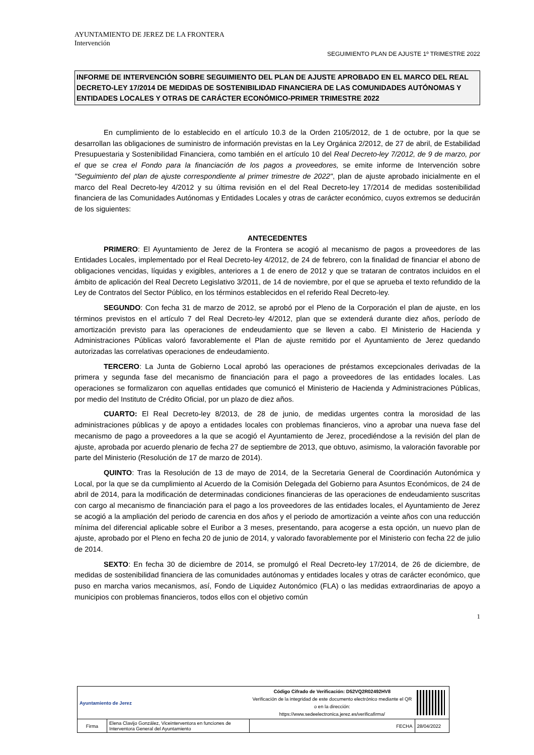AYUNTAMIENTO DE JEREZ DE LA FRONTERA
Intervención
SEGUIMIENTO PLAN DE AJUSTE 1º TRIMESTRE 2022
INFORME DE INTERVENCIÓN SOBRE SEGUIMIENTO DEL PLAN DE AJUSTE APROBADO EN EL MARCO DEL REAL DECRETO-LEY 17/2014 DE MEDIDAS DE SOSTENIBILIDAD FINANCIERA DE LAS COMUNIDADES AUTÓNOMAS Y ENTIDADES LOCALES Y OTRAS DE CARÁCTER ECONÓMICO-PRIMER TRIMESTRE 2022
En cumplimiento de lo establecido en el artículo 10.3 de la Orden 2105/2012, de 1 de octubre, por la que se desarrollan las obligaciones de suministro de información previstas en la Ley Orgánica 2/2012, de 27 de abril, de Estabilidad Presupuestaria y Sostenibilidad Financiera, como también en el artículo 10 del Real Decreto-ley 7/2012, de 9 de marzo, por el que se crea el Fondo para la financiación de los pagos a proveedores, se emite informe de Intervención sobre "Seguimiento del plan de ajuste correspondiente al primer trimestre de 2022", plan de ajuste aprobado inicialmente en el marco del Real Decreto-ley 4/2012 y su última revisión en el del Real Decreto-ley 17/2014 de medidas sostenibilidad financiera de las Comunidades Autónomas y Entidades Locales y otras de carácter económico, cuyos extremos se deducirán de los siguientes:
ANTECEDENTES
PRIMERO: El Ayuntamiento de Jerez de la Frontera se acogió al mecanismo de pagos a proveedores de las Entidades Locales, implementado por el Real Decreto-ley 4/2012, de 24 de febrero, con la finalidad de financiar el abono de obligaciones vencidas, líquidas y exigibles, anteriores a 1 de enero de 2012 y que se trataran de contratos incluidos en el ámbito de aplicación del Real Decreto Legislativo 3/2011, de 14 de noviembre, por el que se aprueba el texto refundido de la Ley de Contratos del Sector Público, en los términos establecidos en el referido Real Decreto-ley.
SEGUNDO: Con fecha 31 de marzo de 2012, se aprobó por el Pleno de la Corporación el plan de ajuste, en los términos previstos en el artículo 7 del Real Decreto-ley 4/2012, plan que se extenderá durante diez años, período de amortización previsto para las operaciones de endeudamiento que se lleven a cabo. El Ministerio de Hacienda y Administraciones Públicas valoró favorablemente el Plan de ajuste remitido por el Ayuntamiento de Jerez quedando autorizadas las correlativas operaciones de endeudamiento.
TERCERO: La Junta de Gobierno Local aprobó las operaciones de préstamos excepcionales derivadas de la primera y segunda fase del mecanismo de financiación para el pago a proveedores de las entidades locales. Las operaciones se formalizaron con aquellas entidades que comunicó el Ministerio de Hacienda y Administraciones Públicas, por medio del Instituto de Crédito Oficial, por un plazo de diez años.
CUARTO: El Real Decreto-ley 8/2013, de 28 de junio, de medidas urgentes contra la morosidad de las administraciones públicas y de apoyo a entidades locales con problemas financieros, vino a aprobar una nueva fase del mecanismo de pago a proveedores a la que se acogió el Ayuntamiento de Jerez, procediéndose a la revisión del plan de ajuste, aprobada por acuerdo plenario de fecha 27 de septiembre de 2013, que obtuvo, asimismo, la valoración favorable por parte del Ministerio (Resolución de 17 de marzo de 2014).
QUINTO: Tras la Resolución de 13 de mayo de 2014, de la Secretaria General de Coordinación Autonómica y Local, por la que se da cumplimiento al Acuerdo de la Comisión Delegada del Gobierno para Asuntos Económicos, de 24 de abril de 2014, para la modificación de determinadas condiciones financieras de las operaciones de endeudamiento suscritas con cargo al mecanismo de financiación para el pago a los proveedores de las entidades locales, el Ayuntamiento de Jerez se acogió a la ampliación del periodo de carencia en dos años y el periodo de amortización a veinte años con una reducción mínima del diferencial aplicable sobre el Euribor a 3 meses, presentando, para acogerse a esta opción, un nuevo plan de ajuste, aprobado por el Pleno en fecha 20 de junio de 2014, y valorado favorablemente por el Ministerio con fecha 22 de julio de 2014.
SEXTO: En fecha 30 de diciembre de 2014, se promulgó el Real Decreto-ley 17/2014, de 26 de diciembre, de medidas de sostenibilidad financiera de las comunidades autónomas y entidades locales y otras de carácter económico, que puso en marcha varios mecanismos, así, Fondo de Liquidez Autonómico (FLA) o las medidas extraordinarias de apoyo a municipios con problemas financieros, todos ellos con el objetivo común
1
| Ayuntamiento de Jerez | | Código Cifrado de Verificación: D52VQ2R02492HV8 Verificación de la integridad de este documento electrónico mediante el QR o en la dirección: https://www.sedeelectronica.jerez.es/verificafirma/ | | |
| Firma | Elena Clavijo González, Viceinterventora en funciones de Interventora General del Ayuntamiento | | FECHA | 28/04/2022 |